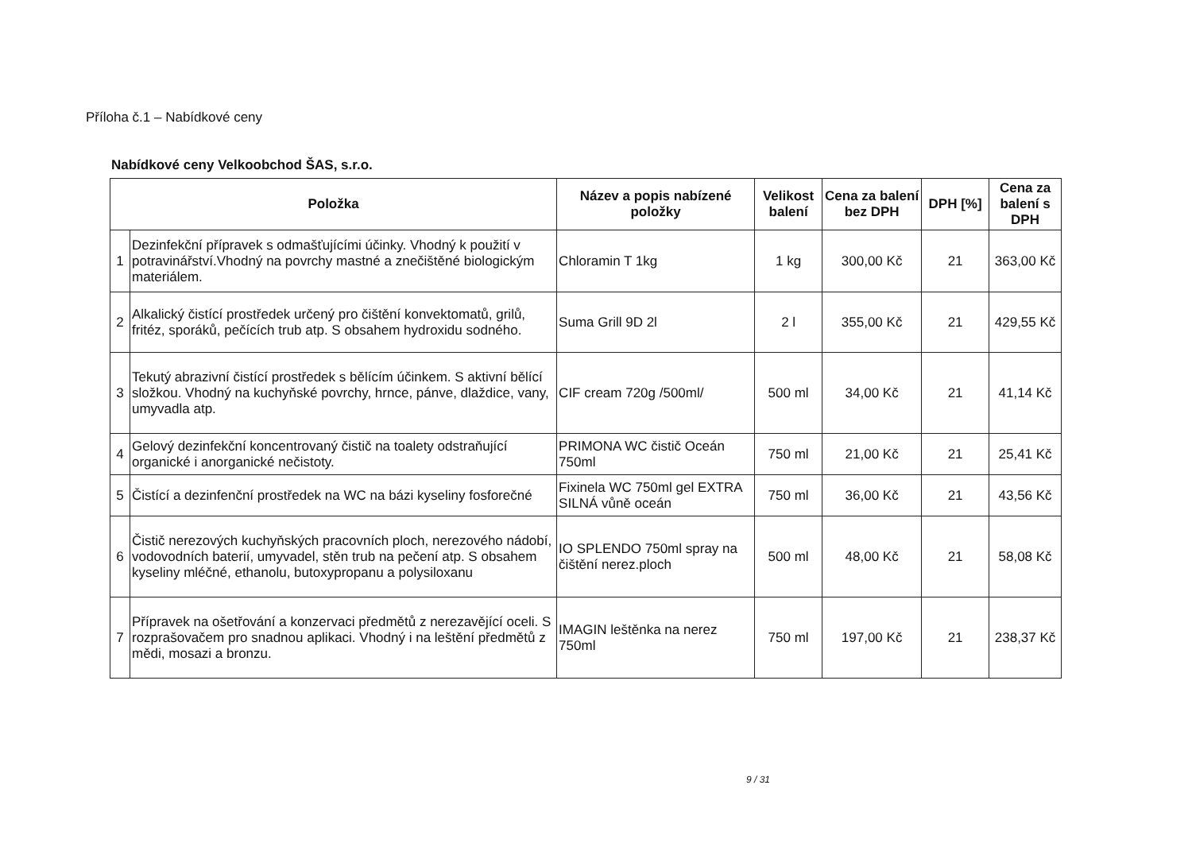Příloha č.1 – Nabídkové ceny
Nabídkové ceny Velkoobchod ŠAS, s.r.o.
| Položka | | Název a popis nabízené položky | Velikost balení | Cena za balení bez DPH | DPH [%] | Cena za balení s DPH |
| --- | --- | --- | --- | --- | --- | --- |
| 1 | Dezinfekční přípravek s odmašťujícími účinky. Vhodný k použití v potravinářství.Vhodný na povrchy mastné a znečištěné biologickým materiálem. | Chloramin T 1kg | 1 kg | 300,00 Kč | 21 | 363,00 Kč |
| 2 | Alkalický čistící prostředek určený pro čištění konvektomatů, grilů, fritéz, sporáků, pečících trub atp. S obsahem hydroxidu sodného. | Suma Grill 9D 2l | 2 l | 355,00 Kč | 21 | 429,55 Kč |
| 3 | Tekutý abrazivní čistící prostředek s bělícím účinkem. S aktivní bělící složkou. Vhodný na kuchyňské povrchy, hrnce, pánve, dlaždice, vany, umyvadla atp. | CIF cream 720g /500ml/ | 500 ml | 34,00 Kč | 21 | 41,14 Kč |
| 4 | Gelový dezinfekční koncentrovaný čistič na toalety odstraňující organické i anorganické nečistoty. | PRIMONA WC čistič Oceán 750ml | 750 ml | 21,00 Kč | 21 | 25,41 Kč |
| 5 | Čistící a dezinfenční prostředek na WC na bázi kyseliny fosforečné | Fixinela WC 750ml gel EXTRA SILNÁ vůně oceán | 750 ml | 36,00 Kč | 21 | 43,56 Kč |
| 6 | Čistič nerezových kuchyňských pracovních ploch, nerezového nádobí, vodovodních baterií, umyvadel, stěn trub na pečení atp. S obsahem kyseliny mléčné, ethanolu, butoxypropanu a polysiloxanu | IO SPLENDO 750ml spray na čištění nerez.ploch | 500 ml | 48,00 Kč | 21 | 58,08 Kč |
| 7 | Přípravek na ošetřování a konzervaci předmětů z nerezavějící oceli. S rozprašovačem pro snadnou aplikaci. Vhodný i na leštění předmětů z mědi, mosazi a bronzu. | IMAGIN leštěnka na nerez 750ml | 750 ml | 197,00 Kč | 21 | 238,37 Kč |
9 / 31